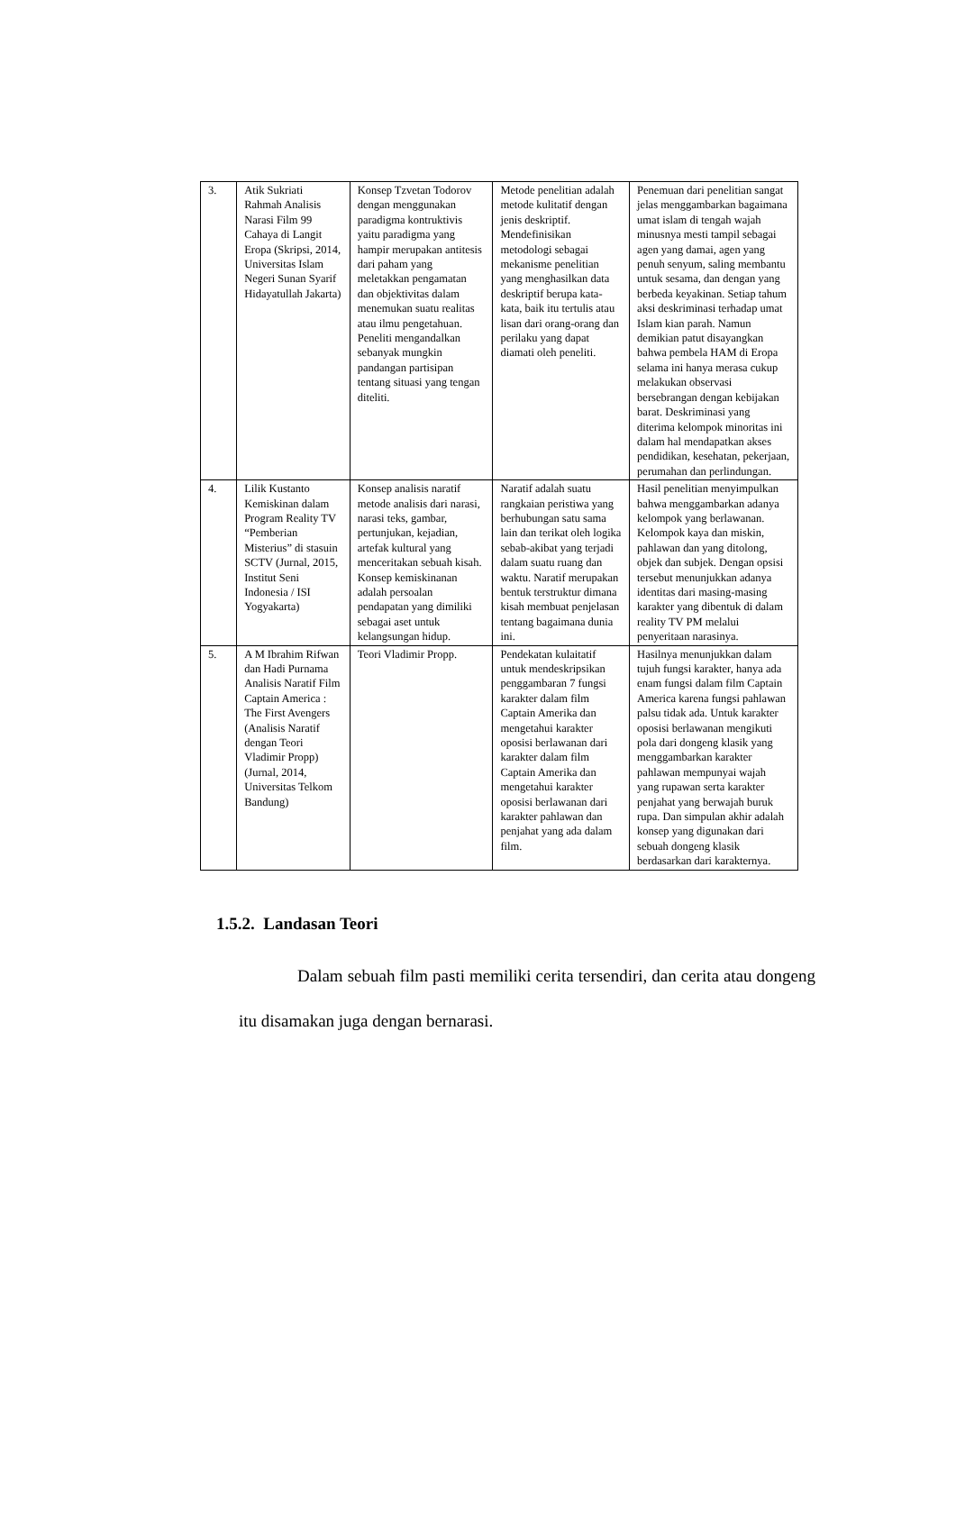| 3. | Atik Sukriati Rahmah Analisis Narasi Film 99 Cahaya di Langit Eropa (Skripsi, 2014, Universitas Islam Negeri Sunan Syarif Hidayatullah Jakarta) | Konsep Tzvetan Todorov dengan menggunakan paradigma kontruktivis yaitu paradigma yang hampir merupakan antitesis dari paham yang meletakkan pengamatan dan objektivitas dalam menemukan suatu realitas atau ilmu pengetahuan. Peneliti mengandalkan sebanyak mungkin pandangan partisipan tentang situasi yang tengan diteliti. | Metode penelitian adalah metode kulitatif dengan jenis deskriptif. Mendefinisikan metodologi sebagai mekanisme penelitian yang menghasilkan data deskriptif berupa kata-kata, baik itu tertulis atau lisan dari orang-orang dan perilaku yang dapat diamati oleh peneliti. | Penemuan dari penelitian sangat jelas menggambarkan bagaimana umat islam di tengah wajah minusnya mesti tampil sebagai agen yang damai, agen yang penuh senyum, saling membantu untuk sesama, dan dengan yang berbeda keyakinan. Setiap tahum aksi deskriminasi terhadap umat Islam kian parah. Namun demikian patut disayangkan bahwa pembela HAM di Eropa selama ini hanya merasa cukup melakukan observasi bersebrangan dengan kebijakan barat. Deskriminasi yang diterima kelompok minoritas ini dalam hal mendapatkan akses pendidikan, kesehatan, pekerjaan, perumahan dan perlindungan. |
| 4. | Lilik Kustanto Kemiskinan dalam Program Reality TV “Pemberian Misterius” di stasuin SCTV (Jurnal, 2015, Institut Seni Indonesia / ISI Yogyakarta) | Konsep analisis naratif metode analisis dari narasi, narasi teks, gambar, pertunjukan, kejadian, artefak kultural yang menceritakan sebuah kisah. Konsep kemiskinanan adalah persoalan pendapatan yang dimiliki sebagai aset untuk kelangsungan hidup. | Naratif adalah suatu rangkaian peristiwa yang berhubungan satu sama lain dan terikat oleh logika sebab-akibat yang terjadi dalam suatu ruang dan waktu. Naratif merupakan bentuk terstruktur dimana kisah membuat penjelasan tentang bagaimana dunia ini. | Hasil penelitian menyimpulkan bahwa menggambarkan adanya kelompok yang berlawanan. Kelompok kaya dan miskin, pahlawan dan yang ditolong, objek dan subjek. Dengan opsisi tersebut menunjukkan adanya identitas dari masing-masing karakter yang dibentuk di dalam reality TV PM melalui penyeritaan narasinya. |
| 5. | A M Ibrahim Rifwan dan Hadi Purnama Analisis Naratif Film Captain America : The First Avengers (Analisis Naratif dengan Teori Vladimir Propp) (Jurnal, 2014, Universitas Telkom Bandung) | Teori Vladimir Propp. | Pendekatan kulaitatif untuk mendeskripsikan penggambaran 7 fungsi karakter dalam film Captain Amerika dan mengetahui karakter oposisi berlawanan dari karakter dalam film Captain Amerika dan mengetahui karakter oposisi berlawanan dari karakter pahlawan dan penjahat yang ada dalam film. | Hasilnya menunjukkan dalam tujuh fungsi karakter, hanya ada enam fungsi dalam film Captain America karena fungsi pahlawan palsu tidak ada. Untuk karakter oposisi berlawanan mengikuti pola dari dongeng klasik yang menggambarkan karakter pahlawan mempunyai wajah yang rupawan serta karakter penjahat yang berwajah buruk rupa. Dan simpulan akhir adalah konsep yang digunakan dari sebuah dongeng klasik berdasarkan dari karakternya. |
1.5.2. Landasan Teori
Dalam sebuah film pasti memiliki cerita tersendiri, dan cerita atau dongeng itu disamakan juga dengan bernarasi.